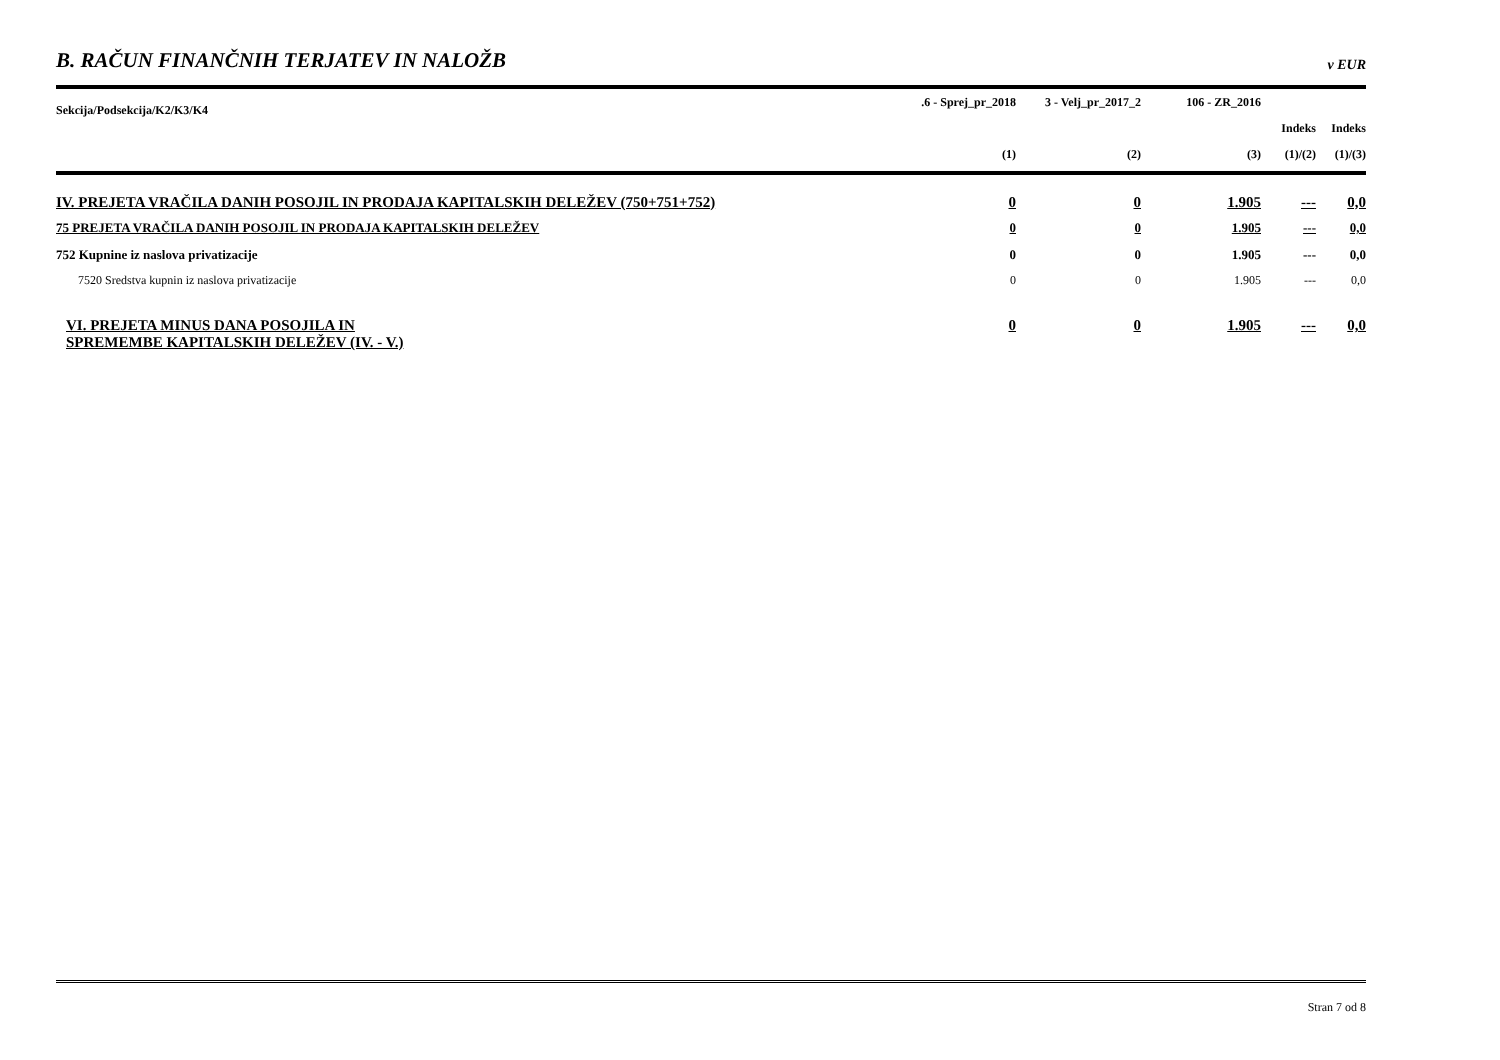B. RAČUN FINANČNIH TERJATEV IN NALOŽB v EUR
| Sekcija/Podsekcija/K2/K3/K4 | .6 - Sprej_pr_2018 | 3 - Velj_pr_2017_2 | 106 - ZR_2016 | | |
| --- | --- | --- | --- | --- | --- |
| | | | | Indeks | Indeks |
| | (1) | (2) | (3) | (1)/(2) | (1)/(3) |
| IV. PREJETA VRAČILA DANIH POSOJIL IN PRODAJA KAPITALSKIH DELEŽEV (750+751+752) | 0 | 0 | 1.905 | --- | 0,0 |
| 75 PREJETA VRAČILA DANIH POSOJIL IN PRODAJA KAPITALSKIH DELEŽEV | 0 | 0 | 1.905 | --- | 0,0 |
| 752 Kupnine iz naslova privatizacije | 0 | 0 | 1.905 | --- | 0,0 |
| 7520 Sredstva kupnin iz naslova privatizacije | 0 | 0 | 1.905 | --- | 0,0 |
| VI. PREJETA MINUS DANA POSOJILA IN SPREMEMBE KAPITALSKIH DELEŽEV (IV. - V.) | 0 | 0 | 1.905 | --- | 0,0 |
Stran 7 od 8